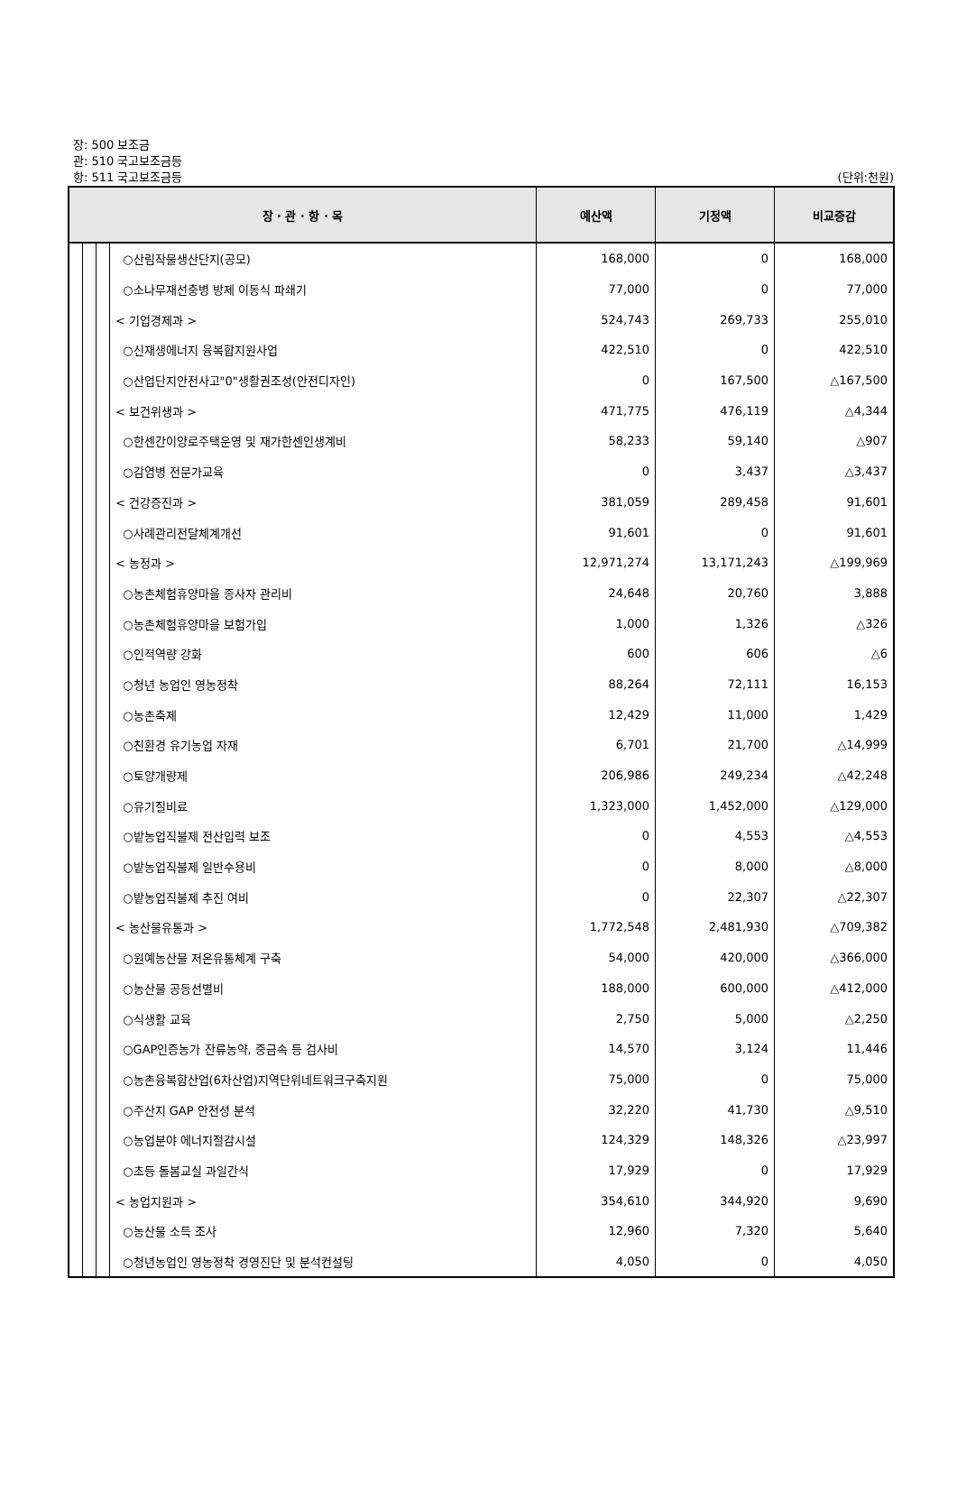장: 500 보조금
관: 510 국고보조금등
항: 511 국고보조금등 (단위:천원)
| 장 · 관 · 항 · 목 | | | | 예산액 | 기정액 | 비교증감 |
| --- | --- | --- | --- | --- | --- | --- |
| | | | ○산림작물생산단지(공모) | 168,000 | 0 | 168,000 |
| | | | ○소나무재선충병 방제 이동식 파쇄기 | 77,000 | 0 | 77,000 |
| | | | < 기업경제과 > | 524,743 | 269,733 | 255,010 |
| | | | ○신재생에너지 융복합지원사업 | 422,510 | 0 | 422,510 |
| | | | ○산업단지안전사고"0"생활권조성(안전디자인) | 0 | 167,500 | △167,500 |
| | | | < 보건위생과 > | 471,775 | 476,119 | △4,344 |
| | | | ○한센간이양로주택운영 및 재가한센인생계비 | 58,233 | 59,140 | △907 |
| | | | ○감염병 전문가교육 | 0 | 3,437 | △3,437 |
| | | | < 건강증진과 > | 381,059 | 289,458 | 91,601 |
| | | | ○사례관리전달체계개선 | 91,601 | 0 | 91,601 |
| | | | < 농정과 > | 12,971,274 | 13,171,243 | △199,969 |
| | | | ○농촌체험휴양마을 종사자 관리비 | 24,648 | 20,760 | 3,888 |
| | | | ○농촌체험휴양마을 보험가입 | 1,000 | 1,326 | △326 |
| | | | ○인적역량 강화 | 600 | 606 | △6 |
| | | | ○청년 농업인 영농정착 | 88,264 | 72,111 | 16,153 |
| | | | ○농촌축제 | 12,429 | 11,000 | 1,429 |
| | | | ○친환경 유기농업 자재 | 6,701 | 21,700 | △14,999 |
| | | | ○토양개량제 | 206,986 | 249,234 | △42,248 |
| | | | ○유기질비료 | 1,323,000 | 1,452,000 | △129,000 |
| | | | ○밭농업직불제 전산입력 보조 | 0 | 4,553 | △4,553 |
| | | | ○밭농업직불제 일반수용비 | 0 | 8,000 | △8,000 |
| | | | ○밭농업직불제 추진 여비 | 0 | 22,307 | △22,307 |
| | | | < 농산물유통과 > | 1,772,548 | 2,481,930 | △709,382 |
| | | | ○원예농산물 저온유통체계 구축 | 54,000 | 420,000 | △366,000 |
| | | | ○농산물 공동선별비 | 188,000 | 600,000 | △412,000 |
| | | | ○식생활 교육 | 2,750 | 5,000 | △2,250 |
| | | | ○GAP인증농가 잔류농약, 중금속 등 검사비 | 14,570 | 3,124 | 11,446 |
| | | | ○농촌융복합산업(6차산업)지역단위네트워크구축지원 | 75,000 | 0 | 75,000 |
| | | | ○주산지 GAP 안전성 분석 | 32,220 | 41,730 | △9,510 |
| | | | ○농업분야 에너지절감시설 | 124,329 | 148,326 | △23,997 |
| | | | ○초등 돌봄교실 과일간식 | 17,929 | 0 | 17,929 |
| | | | < 농업지원과 > | 354,610 | 344,920 | 9,690 |
| | | | ○농산물 소득 조사 | 12,960 | 7,320 | 5,640 |
| | | | ○청년농업인 영농정착 경영진단 및 분석컨설팅 | 4,050 | 0 | 4,050 |